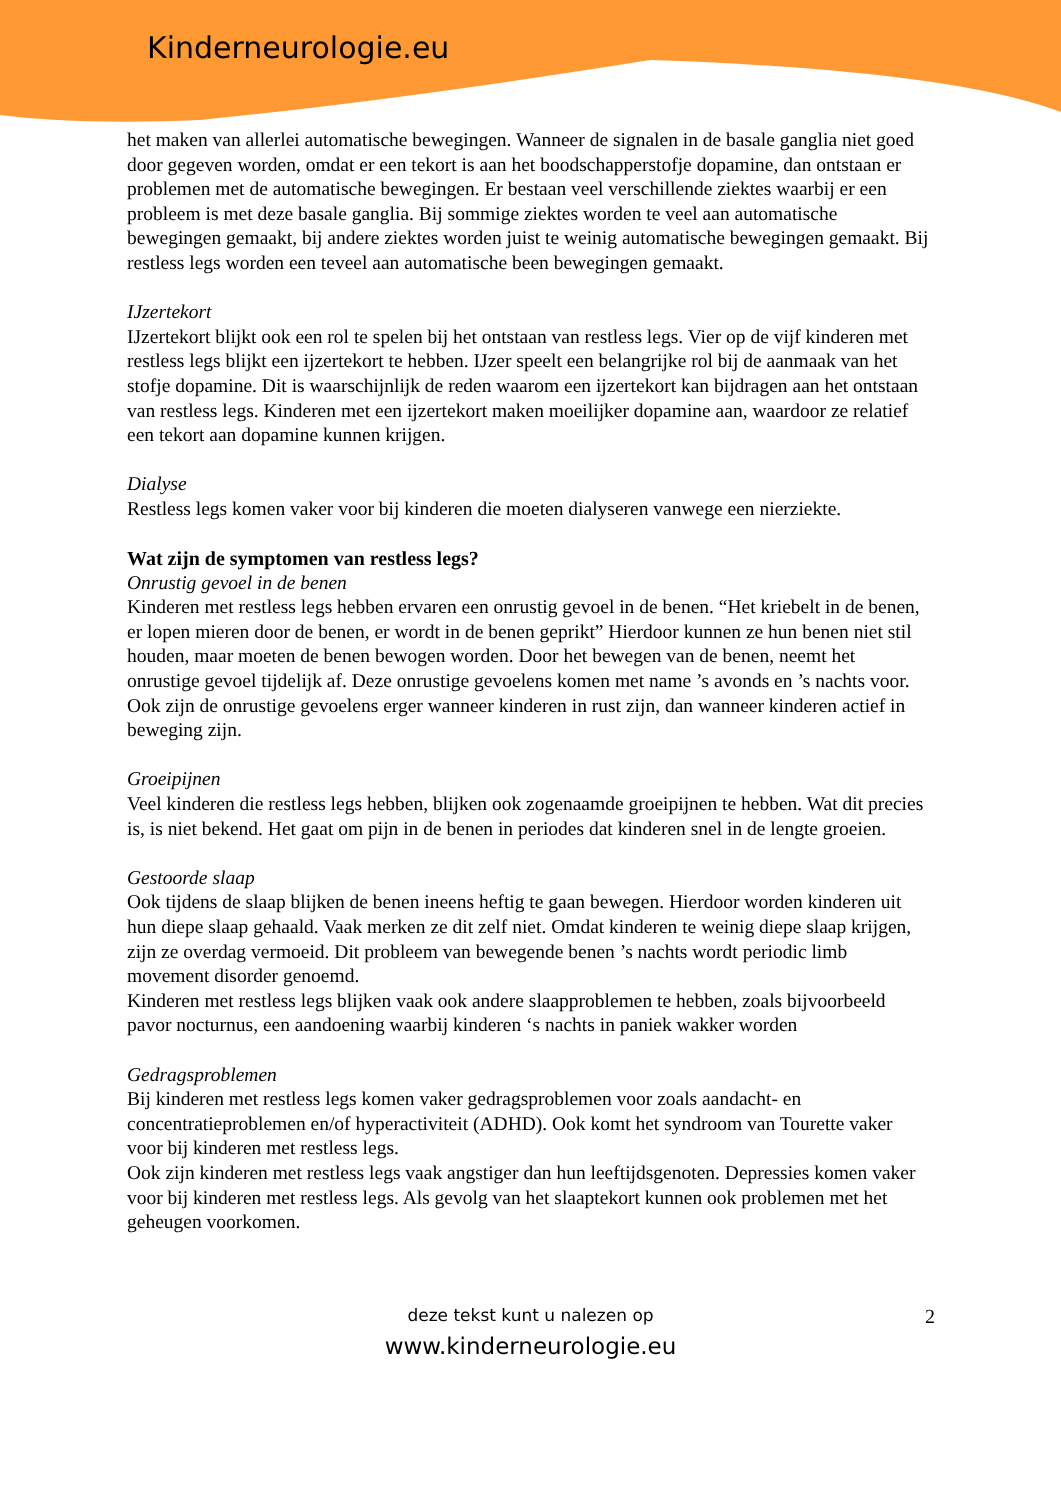Kinderneurologie.eu
het maken van allerlei automatische bewegingen. Wanneer de signalen in de basale ganglia niet goed door gegeven worden, omdat er een tekort is aan het boodschapperstofje dopamine, dan ontstaan er problemen met de automatische bewegingen. Er bestaan veel verschillende ziektes waarbij er een probleem is met deze basale ganglia. Bij sommige ziektes worden te veel aan automatische bewegingen gemaakt, bij andere ziektes worden juist te weinig automatische bewegingen gemaakt. Bij restless legs worden een teveel aan automatische been bewegingen gemaakt.
IJzertekort
IJzertekort blijkt ook een rol te spelen bij het ontstaan van restless legs. Vier op de vijf kinderen met restless legs blijkt een ijzertekort te hebben. IJzer speelt een belangrijke rol bij de aanmaak van het stofje dopamine. Dit is waarschijnlijk de reden waarom een ijzertekort kan bijdragen aan het ontstaan van restless legs. Kinderen met een ijzertekort maken moeilijker dopamine aan, waardoor ze relatief een tekort aan dopamine kunnen krijgen.
Dialyse
Restless legs komen vaker voor bij kinderen die moeten dialyseren vanwege een nierziekte.
Wat zijn de symptomen van restless legs?
Onrustig gevoel in de benen
Kinderen met restless legs hebben ervaren een onrustig gevoel in de benen. “Het kriebelt in de benen, er lopen mieren door de benen, er wordt in de benen geprikt” Hierdoor kunnen ze hun benen niet stil houden, maar moeten de benen bewogen worden. Door het bewegen van de benen, neemt het onrustige gevoel tijdelijk af. Deze onrustige gevoelens komen met name ’s avonds en ’s nachts voor. Ook zijn de onrustige gevoelens erger wanneer kinderen in rust zijn, dan wanneer kinderen actief in beweging zijn.
Groeipijnen
Veel kinderen die restless legs hebben, blijken ook zogenaamde groeipijnen te hebben. Wat dit precies is, is niet bekend. Het gaat om pijn in de benen in periodes dat kinderen snel in de lengte groeien.
Gestoorde slaap
Ook tijdens de slaap blijken de benen ineens heftig te gaan bewegen. Hierdoor worden kinderen uit hun diepe slaap gehaald. Vaak merken ze dit zelf niet. Omdat kinderen te weinig diepe slaap krijgen, zijn ze overdag vermoeid. Dit probleem van bewegende benen ’s nachts wordt periodic limb movement disorder genoemd.
Kinderen met restless legs blijken vaak ook andere slaapproblemen te hebben, zoals bijvoorbeeld pavor nocturnus, een aandoening waarbij kinderen ‘s nachts in paniek wakker worden
Gedragsproblemen
Bij kinderen met restless legs komen vaker gedragsproblemen voor zoals aandacht- en concentratieproblemen en/of hyperactiviteit (ADHD). Ook komt het syndroom van Tourette vaker voor bij kinderen met restless legs.
Ook zijn kinderen met restless legs vaak angstiger dan hun leeftijdsgenoten. Depressies komen vaker voor bij kinderen met restless legs. Als gevolg van het slaaptekort kunnen ook problemen met het geheugen voorkomen.
2
deze tekst kunt u nalezen op
www.kinderneurologie.eu